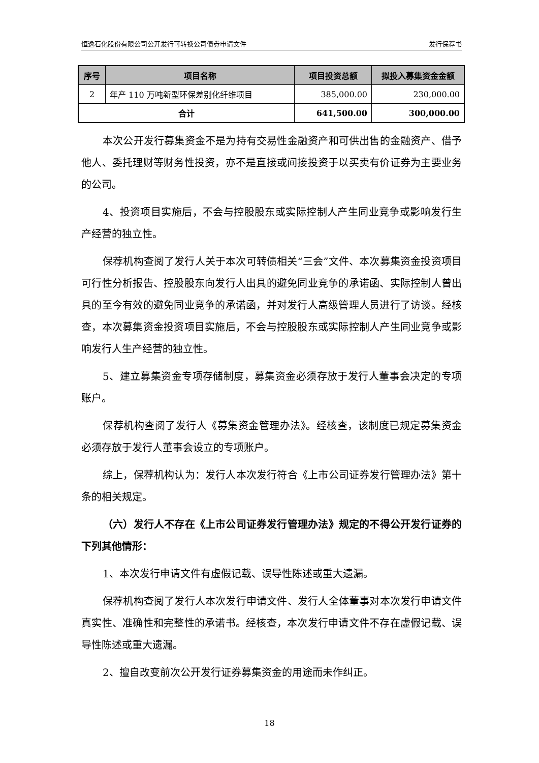恒逸石化股份有限公司公开发行可转换公司债券申请文件 发行保荐书
| 序号 | 项目名称 | 项目投资总额 | 拟投入募集资金金额 |
| --- | --- | --- | --- |
| 2 | 年产 110 万吨新型环保差别化纤维项目 | 385,000.00 | 230,000.00 |
| 合计 | | 641,500.00 | 300,000.00 |
本次公开发行募集资金不是为持有交易性金融资产和可供出售的金融资产、借予他人、委托理财等财务性投资，亦不是直接或间接投资于以买卖有价证券为主要业务的公司。
4、投资项目实施后，不会与控股股东或实际控制人产生同业竞争或影响发行生产经营的独立性。
保荐机构查阅了发行人关于本次可转债相关“三会”文件、本次募集资金投资项目可行性分析报告、控股股东向发行人出具的避免同业竞争的承诺函、实际控制人曾出具的至今有效的避免同业竞争的承诺函，并对发行人高级管理人员进行了访谈。经核查，本次募集资金投资项目实施后，不会与控股股东或实际控制人产生同业竞争或影响发行人生产经营的独立性。
5、建立募集资金专项存储制度，募集资金必须存放于发行人董事会决定的专项账户。
保荐机构查阅了发行人《募集资金管理办法》。经核查，该制度已规定募集资金必须存放于发行人董事会设立的专项账户。
综上，保荐机构认为：发行人本次发行符合《上市公司证券发行管理办法》第十条的相关规定。
（六）发行人不存在《上市公司证券发行管理办法》规定的不得公开发行证券的下列其他情形：
1、本次发行申请文件有虚假记载、误导性陈述或重大遗漏。
保荐机构查阅了发行人本次发行申请文件、发行人全体董事对本次发行申请文件真实性、准确性和完整性的承诺书。经核查，本次发行申请文件不存在虚假记载、误导性陈述或重大遗漏。
2、擅自改变前次公开发行证券募集资金的用途而未作纠正。
18